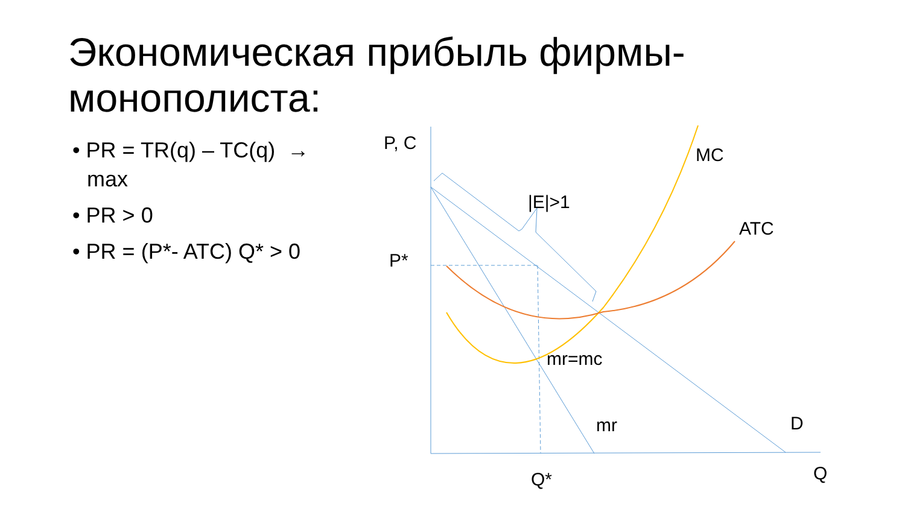Экономическая прибыль фирмы-монополиста:
• PR = TR(q) – TC(q) → max
• PR > 0
• PR = (P*- ATC) Q* > 0
P, C
MC
|E|>1
ATC
P*
mr=mc
mr D
Q
Q*